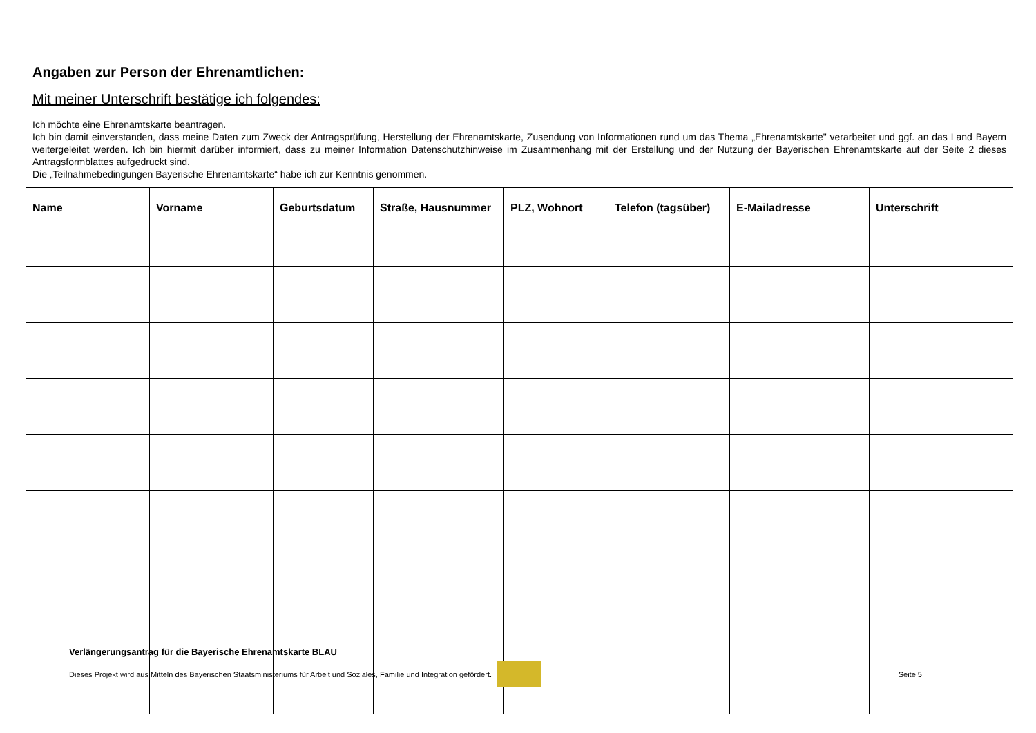Angaben zur Person der Ehrenamtlichen:
Mit meiner Unterschrift bestätige ich folgendes:
Ich möchte eine Ehrenamtskarte beantragen.
Ich bin damit einverstanden, dass meine Daten zum Zweck der Antragsprüfung, Herstellung der Ehrenamtskarte, Zusendung von Informationen rund um das Thema „Ehrenamtskarte" verarbeitet und ggf. an das Land Bayern weitergeleitet werden. Ich bin hiermit darüber informiert, dass zu meiner Information Datenschutzhinweise im Zusammenhang mit der Erstellung und der Nutzung der Bayerischen Ehrenamtskarte auf der Seite 2 dieses Antragsformblattes aufgedruckt sind.
Die „Teilnahmebedingungen Bayerische Ehrenamtskarte“ habe ich zur Kenntnis genommen.
| Name | Vorname | Geburtsdatum | Straße, Hausnummer | PLZ, Wohnort | Telefon (tagsüber) | E-Mailadresse | Unterschrift |
| --- | --- | --- | --- | --- | --- | --- | --- |
Verlängerungsantrag für die Bayerische Ehrenamtskarte BLAU
Dieses Projekt wird aus Mitteln des Bayerischen Staatsministeriums für Arbeit und Soziales, Familie und Integration gefördert. Seite 5